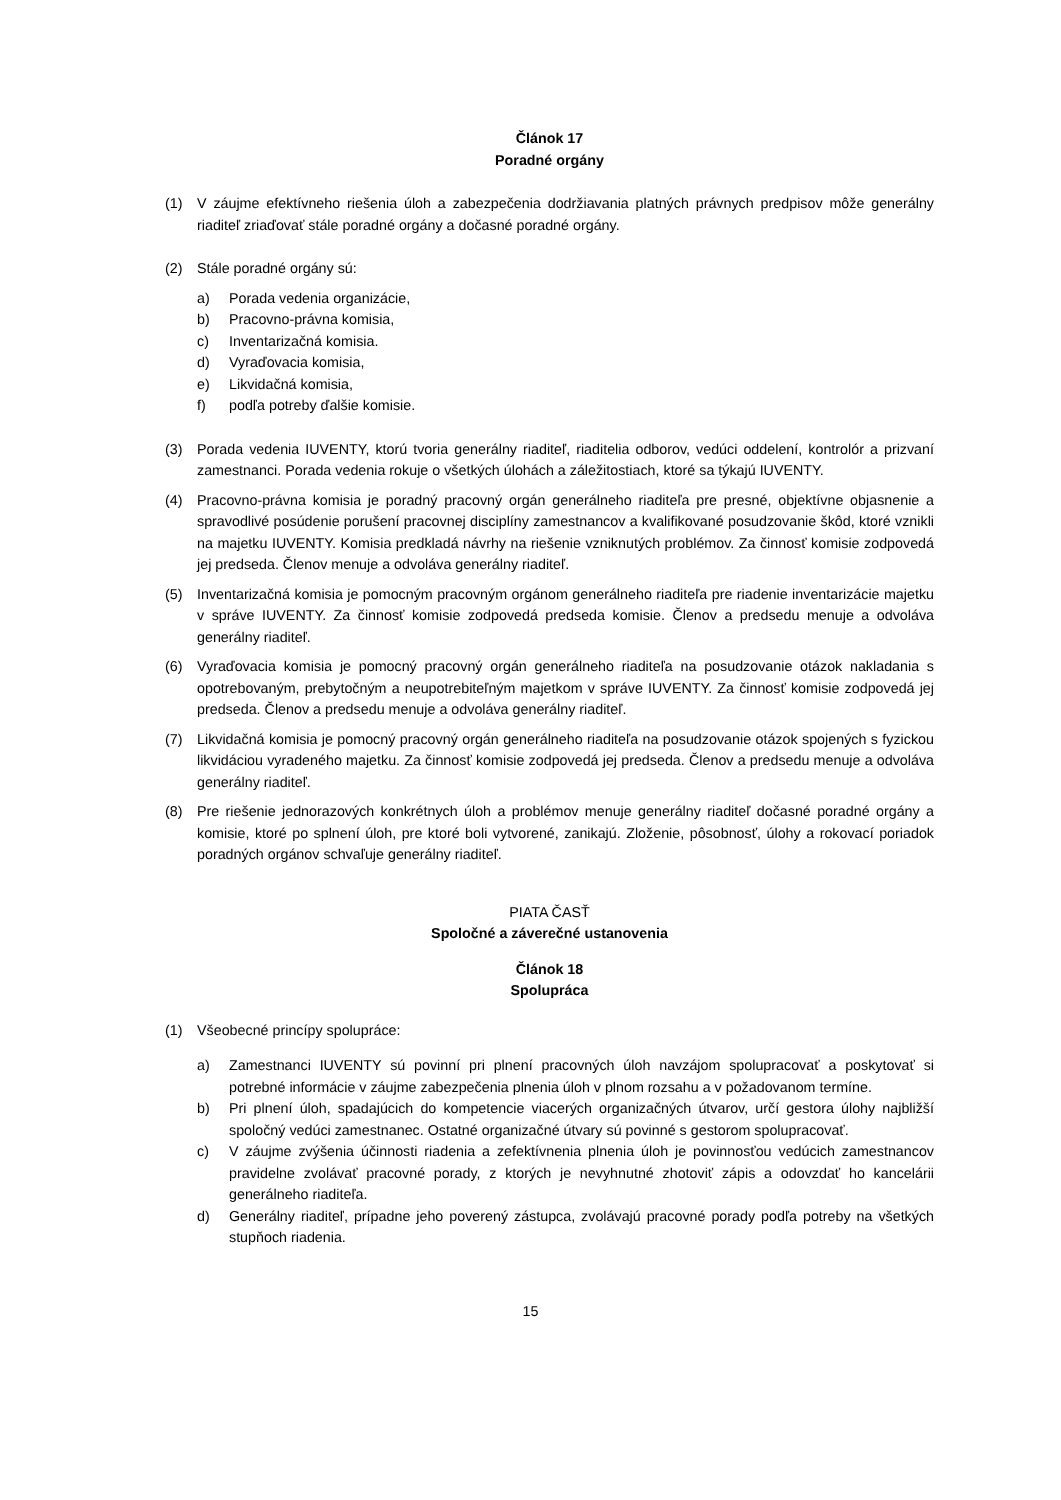Článok 17
Poradné orgány
(1) V záujme efektívneho riešenia úloh a zabezpečenia dodržiavania platných právnych predpisov môže generálny riaditeľ zriaďovať stále poradné orgány a dočasné poradné orgány.
(2) Stále poradné orgány sú:
a) Porada vedenia organizácie,
b) Pracovno-právna komisia,
c) Inventarizačná komisia.
d) Vyraďovacia komisia,
e) Likvidačná komisia,
f) podľa potreby ďalšie komisie.
(3) Porada vedenia IUVENTY, ktorú tvoria generálny riaditeľ, riaditelia odborov, vedúci oddelení, kontrolór a prizvaní zamestnanci. Porada vedenia rokuje o všetkých úlohách a záležitostiach, ktoré sa týkajú IUVENTY.
(4) Pracovno-právna komisia je poradný pracovný orgán generálneho riaditeľa pre presné, objektívne objasnenie a spravodlivé posúdenie porušení pracovnej disciplíny zamestnancov a kvalifikované posudzovanie škôd, ktoré vznikli na majetku IUVENTY. Komisia predkladá návrhy na riešenie vzniknutých problémov. Za činnosť komisie zodpovedá jej predseda. Členov menuje a odvoláva generálny riaditeľ.
(5) Inventarizačná komisia je pomocným pracovným orgánom generálneho riaditeľa pre riadenie inventarizácie majetku v správe IUVENTY. Za činnosť komisie zodpovedá predseda komisie. Členov a predsedu menuje a odvoláva generálny riaditeľ.
(6) Vyraďovacia komisia je pomocný pracovný orgán generálneho riaditeľa na posudzovanie otázok nakladania s opotrebovaným, prebytočným a neupotrebiteľným majetkom v správe IUVENTY. Za činnosť komisie zodpovedá jej predseda. Členov a predsedu menuje a odvoláva generálny riaditeľ.
(7) Likvidačná komisia je pomocný pracovný orgán generálneho riaditeľa na posudzovanie otázok spojených s fyzickou likvidáciou vyradeného majetku. Za činnosť komisie zodpovedá jej predseda. Členov a predsedu menuje a odvoláva generálny riaditeľ.
(8) Pre riešenie jednorazových konkrétnych úloh a problémov menuje generálny riaditeľ dočasné poradné orgány a komisie, ktoré po splnení úloh, pre ktoré boli vytvorené, zanikajú. Zloženie, pôsobnosť, úlohy a rokovací poriadok poradných orgánov schvaľuje generálny riaditeľ.
PIATA ČASŤ
Spoločné a záverečné ustanovenia
Článok 18
Spolupráca
(1) Všeobecné princípy spolupráce:
a) Zamestnanci IUVENTY sú povinní pri plnení pracovných úloh navzájom spolupracovať a poskytovať si potrebné informácie v záujme zabezpečenia plnenia úloh v plnom rozsahu a v požadovanom termíne.
b) Pri plnení úloh, spadajúcich do kompetencie viacerých organizačných útvarov, určí gestora úlohy najbližší spoločný vedúci zamestnanec. Ostatné organizačné útvary sú povinné s gestorom spolupracovať.
c) V záujme zvýšenia účinnosti riadenia a zefektívnenia plnenia úloh je povinnosťou vedúcich zamestnancov pravidelne zvolávať pracovné porady, z ktorých je nevyhnutné zhotoviť zápis a odovzdať ho kancelárii generálneho riaditeľa.
d) Generálny riaditeľ, prípadne jeho poverený zástupca, zvolávajú pracovné porady podľa potreby na všetkých stupňoch riadenia.
15